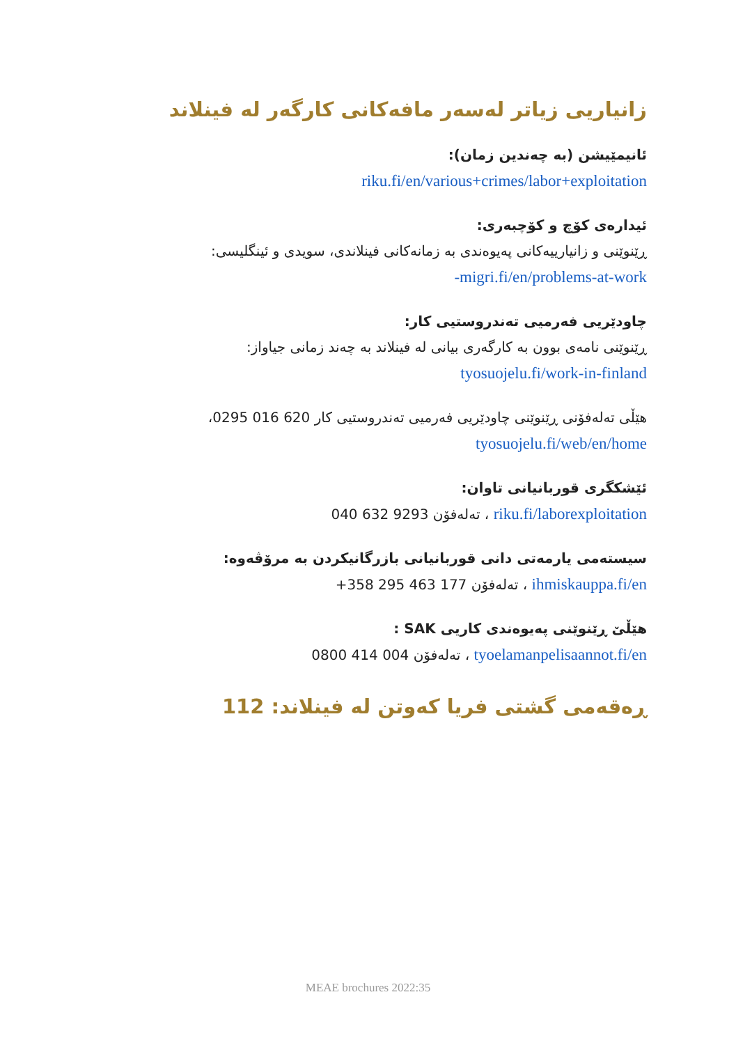زانیاریی زیاتر لەسەر مافەکانی کارگەر لە فینلاند
ئانیمێیشن (بە چەندین زمان):
riku.fi/en/various+crimes/labor+exploitation
ئیدارەی کۆچ و کۆچبەری:
ڕێنوێنی و زانیارییەکانی پەیوەندی بە زمانەکانی فینلاندی، سویدی و ئینگلیسی:
migri.fi/en/problems-at-work-
چاودێریی فەرمیی تەندروستیی کار:
ڕێنوێنی نامەی بوون بە کارگەری بیانی لە فینلاند بە چەند زمانی جیاواز:
tyosuojelu.fi/work-in-finland
هێڵی تەلەفۆنی ڕێنوێنی چاودێریی فەرمیی تەندروستیی کار 620 016 0295،
tyosuojelu.fi/web/en/home
ئێشکگری قوربانیانی تاوان:
riku.fi/laborexploitation ، تەلەفۆن 9293 632 040
سیستەمی یارمەتی دانی قوربانیانی بازرگانیکردن بە مرۆڤەوە:
ihmiskauppa.fi/en ، تەلەفۆن 177 463 295 358+
هێڵێ ڕێنوێنی پەیوەندی کاریی SAK :
tyoelamanpelisaannot.fi/en ، تەلەفۆن 004 414 0800
ڕەقەمی گشتی فریا کەوتن لە فینلاند: 112
MEAE brochures 2022:35